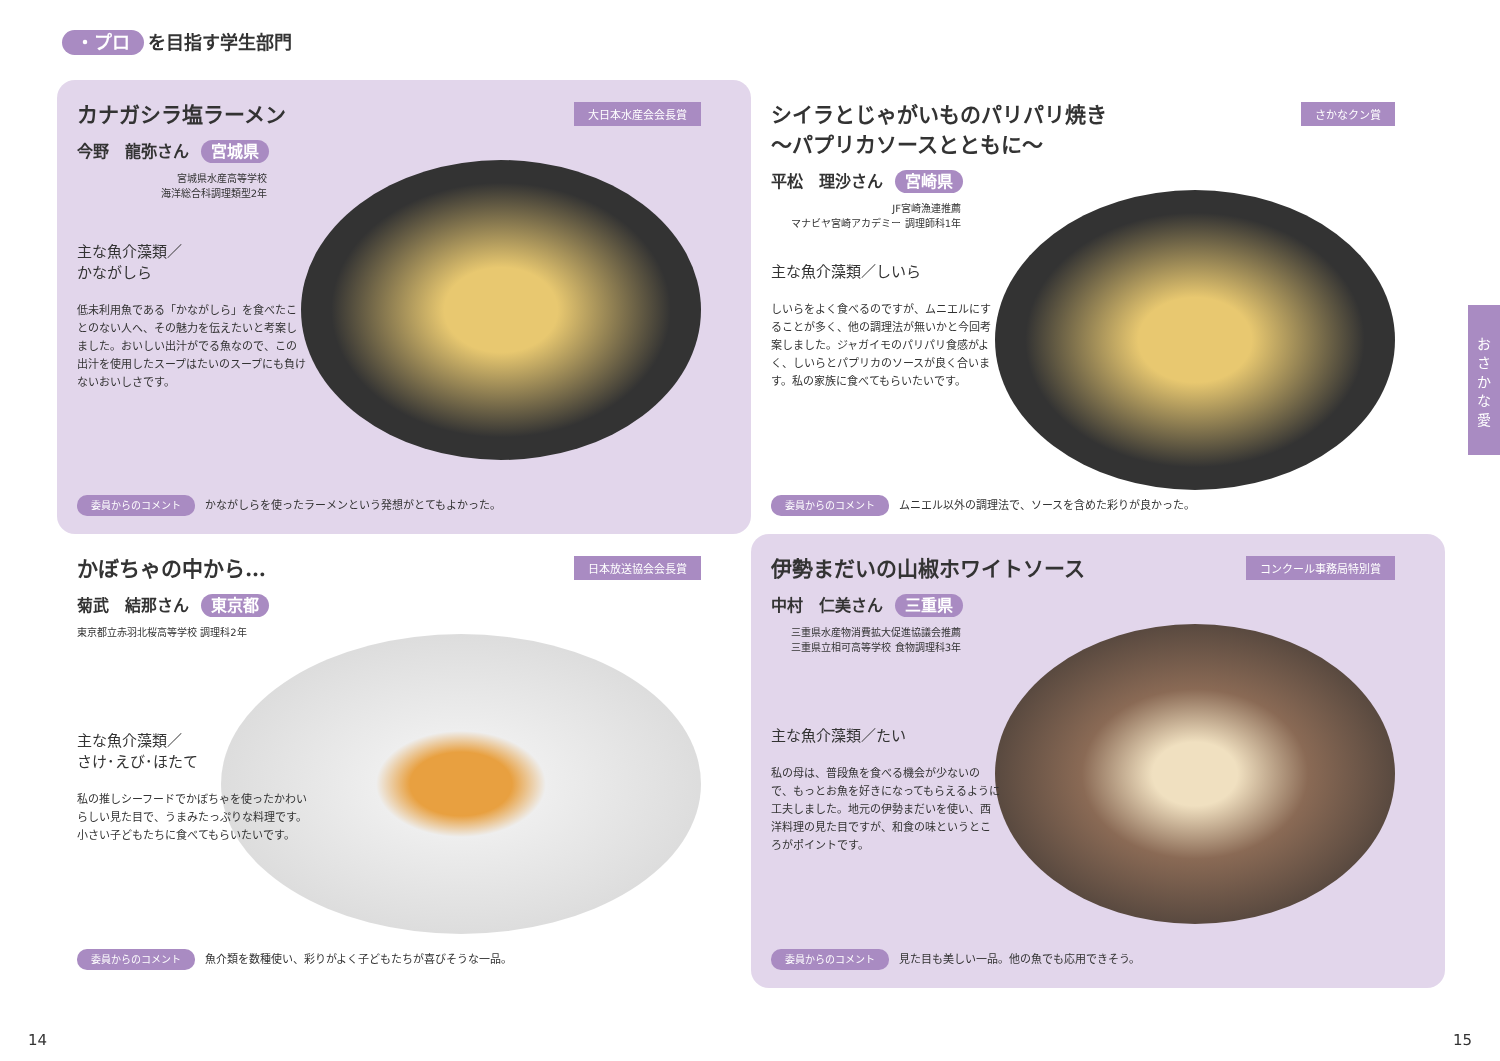・プロ を目指す学生部門
大日本水産会会長賞
カナガシラ塩ラーメン
今野　龍弥さん 宮城県
宮城県水産高等学校
海洋総合科調理類型2年
主な魚介藻類／
かながしら
低未利用魚である「かながしら」を食べたことのない人へ、その魅力を伝えたいと考案しました。おいしい出汁がでる魚なので、この出汁を使用したスープはたいのスープにも負けないおいしさです。
委員からのコメント かながしらを使ったラーメンという発想がとてもよかった。
さかなクン賞
シイラとじゃがいものパリパリ焼き
～パプリカソースとともに～
平松　理沙さん 宮崎県
JF宮崎漁連推薦
マナビヤ宮崎アカデミー 調理師科1年
主な魚介藻類／しいら
しいらをよく食べるのですが、ムニエルにすることが多く、他の調理法が無いかと今回考案しました。ジャガイモのパリパリ食感がよく、しいらとパプリカのソースが良く合います。私の家族に食べてもらいたいです。
委員からのコメント ムニエル以外の調理法で、ソースを含めた彩りが良かった。
日本放送協会会長賞
かぼちゃの中から…
菊武　結那さん 東京都
東京都立赤羽北桜高等学校 調理科2年
主な魚介藻類／
さけ･えび･ほたて
私の推しシーフードでかぼちゃを使ったかわいらしい見た目で、うまみたっぷりな料理です。小さい子どもたちに食べてもらいたいです。
委員からのコメント 魚介類を数種使い、彩りがよく子どもたちが喜びそうな一品。
コンクール事務局特別賞
伊勢まだいの山椒ホワイトソース
中村　仁美さん 三重県
三重県水産物消費拡大促進協議会推薦
三重県立相可高等学校 食物調理科3年
主な魚介藻類／たい
私の母は、普段魚を食べる機会が少ないので、もっとお魚を好きになってもらえるように工夫しました。地元の伊勢まだいを使い、西洋料理の見た目ですが、和食の味というところがポイントです。
委員からのコメント 見た目も美しい一品。他の魚でも応用できそう。
お
さ
か
な
愛
14 15